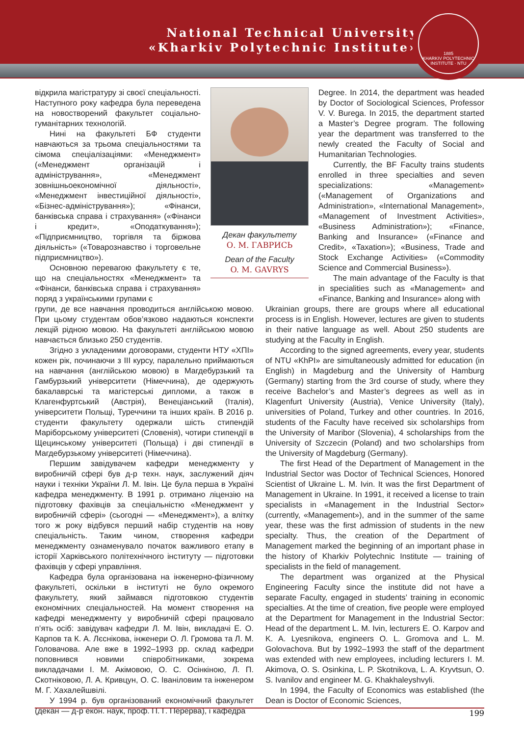National Technical University
«Kharkiv Polytechnic Institute»
1885
KHARKIV POLYTECHNIC INSTITUTE · NTU
відкрила магістратуру зі своєї спеціальності. Наступного року кафедра була переведена на новостворений факультет соціально-гуманітарних технологій.
Нині на факультеті БФ студенти навчаються за трьома спеціальностями та сімома спеціалізаціями: «Менеджмент» («Менеджмент організацій і адміністрування», «Менеджмент зовнішньоекономічної діяльності», «Менеджмент інвестиційної діяльності», «Бізнес-адміністрування»); «Фінанси, банківська справа і страхування» («Фінанси і кредит», «Оподаткування»); «Підприємництво, торгівля та біржова діяльність» («Товарознавство і торговельне підприємництво»).
Основною перевагою факультету є те, що на спеціальностях «Менеджмент» та «Фінанси, банківська справа і страхування» поряд з українськими групами є
Декан факультету
О. М. ГАВРИСЬ
Dean of the Faculty
O. M. GAVRYS
Degree. In 2014, the department was headed by Doctor of Sociological Sciences, Professor V. V. Burega. In 2015, the department started a Master’s Degree program. The following year the department was transferred to the newly created the Faculty of Social and Humanitarian Technologies.
Currently, the BF Faculty trains students enrolled in three specialties and seven specializations: «Management» («Management of Organizations and Administration», «International Management», «Management of Investment Activities», «Business Administration»); «Finance, Banking and Insurance» («Finance and Credit», «Taxation»); «Business, Trade and Stock Exchange Activities» («Commodity Science and Commercial Business»).
The main advantage of the Faculty is that in specialities such as «Management» and «Finance, Banking and Insurance» along with
групи, де все навчання проводиться англійською мовою. При цьому студентам обов’язково надаються конспекти лекцій рідною мовою. На факультеті англійською мовою навчається близько 250 студентів.
Згідно з укладеними договорами, студенти НТУ «ХПІ» кожен рік, починаючи з III курсу, паралельно приймаються на навчання (англійською мовою) в Магдебурзький та Гамбурзький університети (Німеччина), де одержують бакалаврські та магістерські дипломи, а також в Клагенфуртський (Австрія), Венеціанський (Італія), університети Польщі, Туреччини та інших країн. В 2016 р. студенти факультету одержали шість стипендій Маріборському університеті (Словенія), чотири стипендії в Щецинському університеті (Польща) і дві стипендії в Магдебурзькому університеті (Німеччина).
Першим завідувачем кафедри менеджменту у виробничій сфері був д-р техн. наук, заслужений діяч науки і техніки України Л. М. Івін. Це була перша в Україні кафедра менеджменту. В 1991 р. отримано ліцензію на підготовку фахівців за спеціальністю «Менеджмент у виробничій сфері» (сьогодні — «Менеджмент»), а влітку того ж року відбувся перший набір студентів на нову спеціальність. Таким чином, створення кафедри менеджменту ознаменувало початок важливого етапу в історії Харківського політехнічного інституту — підготовки фахівців у сфері управління.
Кафедра була організована на інженерно-фізичному факультеті, оскільки в інституті не було окремого факультету, який займався підготовкою студентів економічних спеціальностей. На момент створення на кафедрі менеджменту у виробничій сфері працювало п’ять осіб: завідувач кафедри Л. М. Івін, викладачі Е. О. Карпов та К. А. Лєснікова, інженери О. Л. Громова та Л. М. Головачова. Але вже в 1992–1993 рр. склад кафедри поповнився новими співробітниками, зокрема викладачами І. М. Акімовою, О. С. Осінкіною, Л. П. Скотніковою, Л. А. Кривцун, О. С. Іваніловим та інженером М. Г. Хахалейшвілі.
У 1994 р. був організований економічний факультет (декан — д-р екон. наук, проф. П. Г. Перерва), і кафедра
Ukrainian groups, there are groups where all educational process is in English. However, lectures are given to students in their native language as well. About 250 students are studying at the Faculty in English.
According to the signed agreements, every year, students of NTU «KhPI» are simultaneously admitted for education (in English) in Magdeburg and the University of Hamburg (Germany) starting from the 3rd course of study, where they receive Bachelor’s and Master’s degrees as well as in Klagenfurt University (Austria), Venice University (Italy), universities of Poland, Turkey and other countries. In 2016, students of the Faculty have received six scholarships from the University of Maribor (Slovenia), 4 scholarships from the University of Szczecin (Poland) and two scholarships from the University of Magdeburg (Germany).
The first Head of the Department of Management in the Industrial Sector was Doctor of Technical Sciences, Honored Scientist of Ukraine L. M. Ivin. It was the first Department of Management in Ukraine. In 1991, it received a license to train specialists in «Management in the Industrial Sector» (currently, «Management»), and in the summer of the same year, these was the first admission of students in the new specialty. Thus, the creation of the Department of Management marked the beginning of an important phase in the history of Kharkiv Polytechnic Institute — training of specialists in the field of management.
The department was organized at the Physical Engineering Faculty since the institute did not have a separate Faculty, engaged in students’ training in economic specialties. At the time of creation, five people were employed at the Department for Management in the Industrial Sector: Head of the department L. M. Ivin, lecturers E. O. Karpov and K. A. Lyesnikova, engineers O. L. Gromova and L. M. Golovachova. But by 1992–1993 the staff of the department was extended with new employees, including lecturers I. M. Akimova, O. S. Osinkina, L. P. Skotnikova, L. A. Kryvtsun, O. S. Ivanilov and engineer M. G. Khakhaleyshvyli.
In 1994, the Faculty of Economics was established (the Dean is Doctor of Economic Sciences,
199